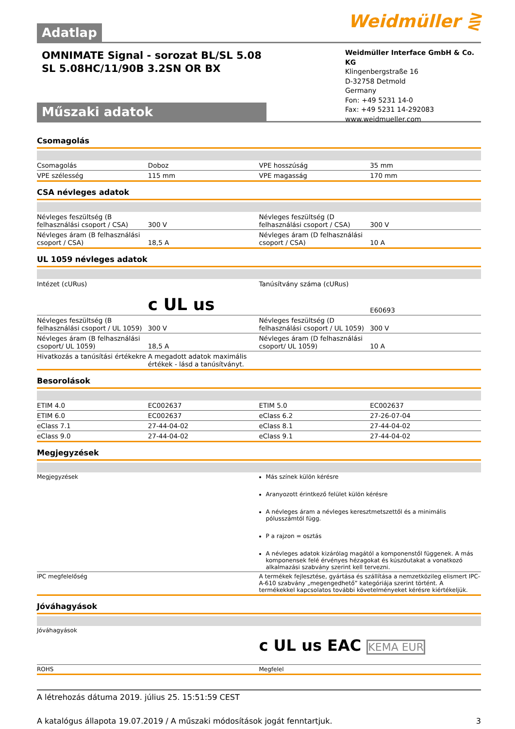Adatlap Weidmüller ⋛
OMNIMATE Signal - sorozat BL/SL 5.08
SL 5.08HC/11/90B 3.2SN OR BX
Műszaki adatok
Weidmüller Interface GmbH & Co. KG
Klingenbergstraße 16
D-32758 Detmold
Germany
Fon: +49 5231 14-0
Fax: +49 5231 14-292083
www.weidmueller.com
Csomagolás
| Csomagolás | Doboz | | VPE hosszúság | 35 mm |
| VPE szélesség | 115 mm | | VPE magasság | 170 mm |
CSA névleges adatok
| Névleges feszültség (B felhasználási csoport / CSA) | 300 V | | Névleges feszültség (D felhasználási csoport / CSA) | 300 V |
| Névleges áram (B felhasználási csoport / CSA) | 18,5 A | | Névleges áram (D felhasználási csoport / CSA) | 10 A |
UL 1059 névleges adatok
| Intézet (cURus) | c UL us | | Tanúsítvány száma (cURus) | E60693 |
| Névleges feszültség (B felhasználási csoport / UL 1059) | 300 V | | Névleges feszültség (D felhasználási csoport / UL 1059) | 300 V |
| Névleges áram (B felhasználási csoport/ UL 1059) | 18,5 A | | Névleges áram (D felhasználási csoport/ UL 1059) | 10 A |
| Hivatkozás a tanúsítási értékekre | A megadott adatok maximális értékek - lásd a tanúsítványt. | | | |
Besorolások
| ETIM 4.0 | EC002637 | | ETIM 5.0 | EC002637 |
| ETIM 6.0 | EC002637 | | eClass 6.2 | 27-26-07-04 |
| eClass 7.1 | 27-44-04-02 | | eClass 8.1 | 27-44-04-02 |
| eClass 9.0 | 27-44-04-02 | | eClass 9.1 | 27-44-04-02 |
Megjegyzések
| Megjegyzések | Más színek külön kérésre Aranyozott érintkező felület külön kérésre A névleges áram a névleges keresztmetszettől és a minimális pólusszámtól függ. P a rajzon = osztás A névleges adatok kizárólag magától a komponenstől függenek. A más komponensek felé érvényes hézagokat és kúszóutakat a vonatkozó alkalmazási szabvány szerint kell tervezni. |
| IPC megfelelőség | A termékek fejlesztése, gyártása és szállítása a nemzetközileg elismert IPC-A-610 szabvány „megengedhető” kategóriája szerint történt. A termékekkel kapcsolatos további követelményeket kérésre kiértékeljük. |
Jóváhagyások
| Jóváhagyások | c UL us EAC KEMA EUR |
| ROHS | Megfelel |
A létrehozás dátuma 2019. július 25. 15:51:59 CEST
A katalógus állapota 19.07.2019 / A műszaki módosítások jogát fenntartjuk. 3